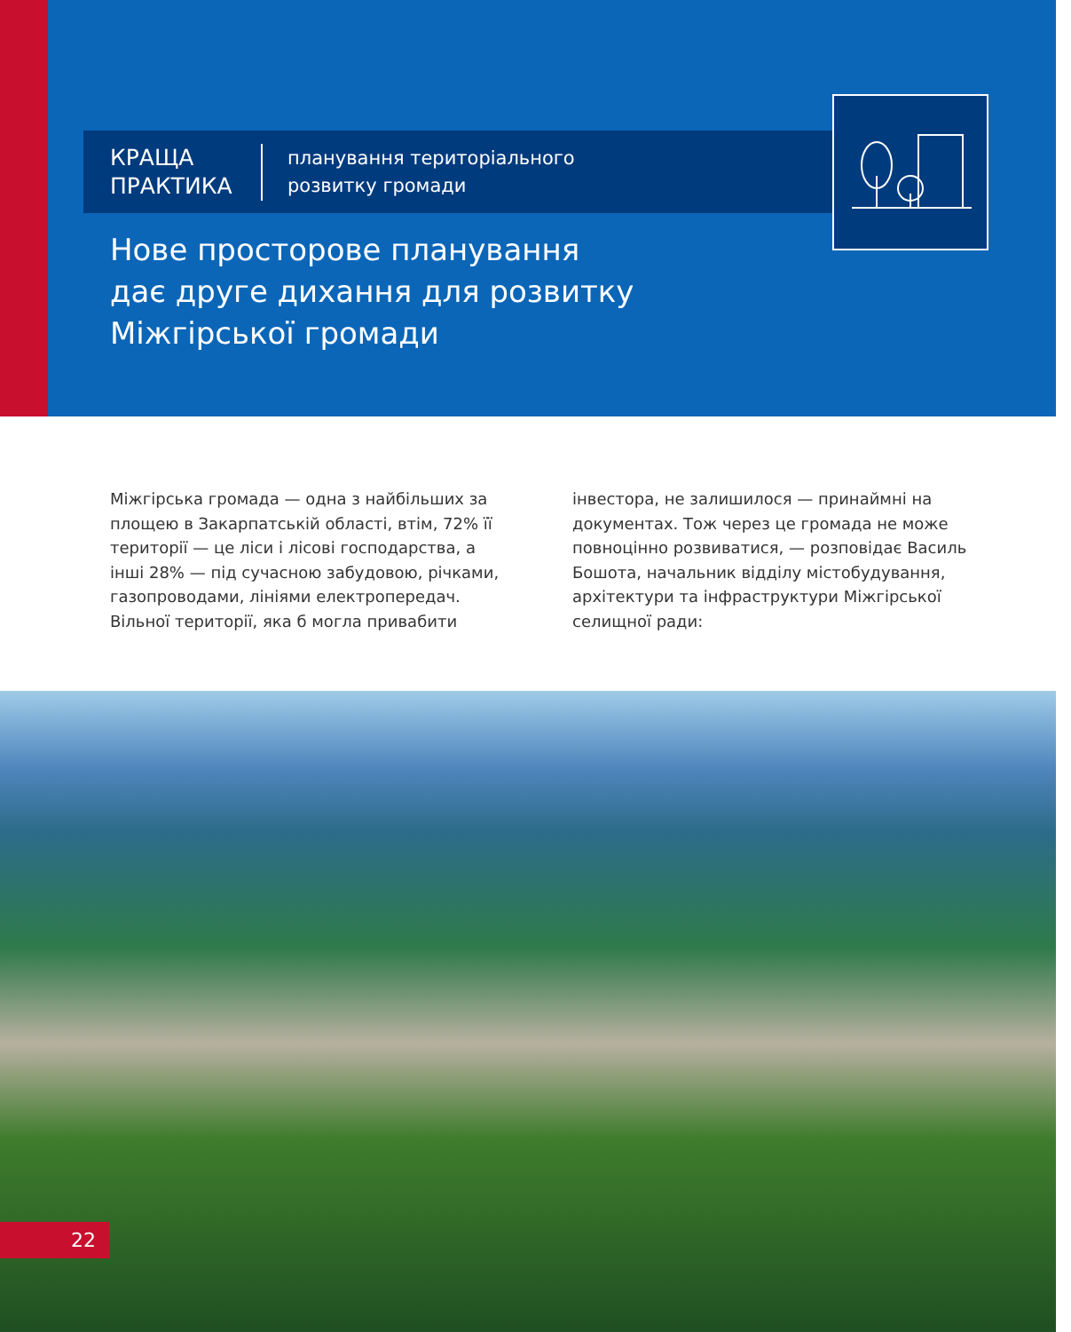КРАЩА
ПРАКТИКА
планування територіального
розвитку громади
Нове просторове планування
дає друге дихання для розвитку
Міжгірської громади
Міжгірська громада — одна з найбільших за площею в Закарпатській області, втім, 72% її території — це ліси і лісові господарства, а інші 28% — під сучасною забудовою, річками, газопроводами, лініями електропередач. Вільної території, яка б могла привабити інвестора, не залишилося — принаймні на документах. Тож через це громада не може повноцінно розвиватися, — розповідає Василь Бошота, начальник відділу містобудування, архітектури та інфраструктури Міжгірської селищної ради:
22